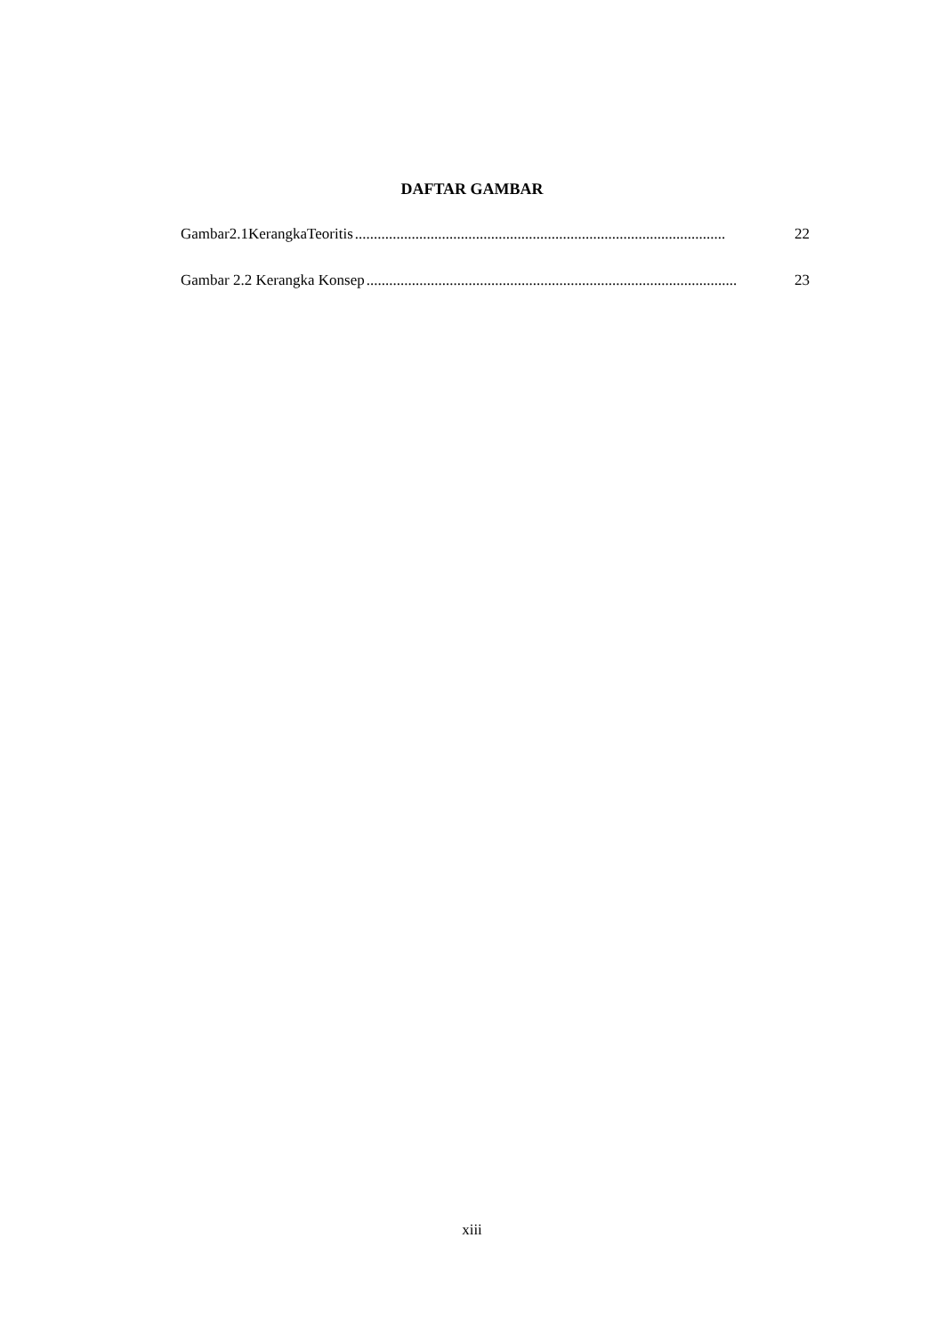DAFTAR GAMBAR
Gambar2.1KerangkaTeoritis.................................................................................................. 22
Gambar 2.2 Kerangka Konsep.................................................................................................. 23
xiii